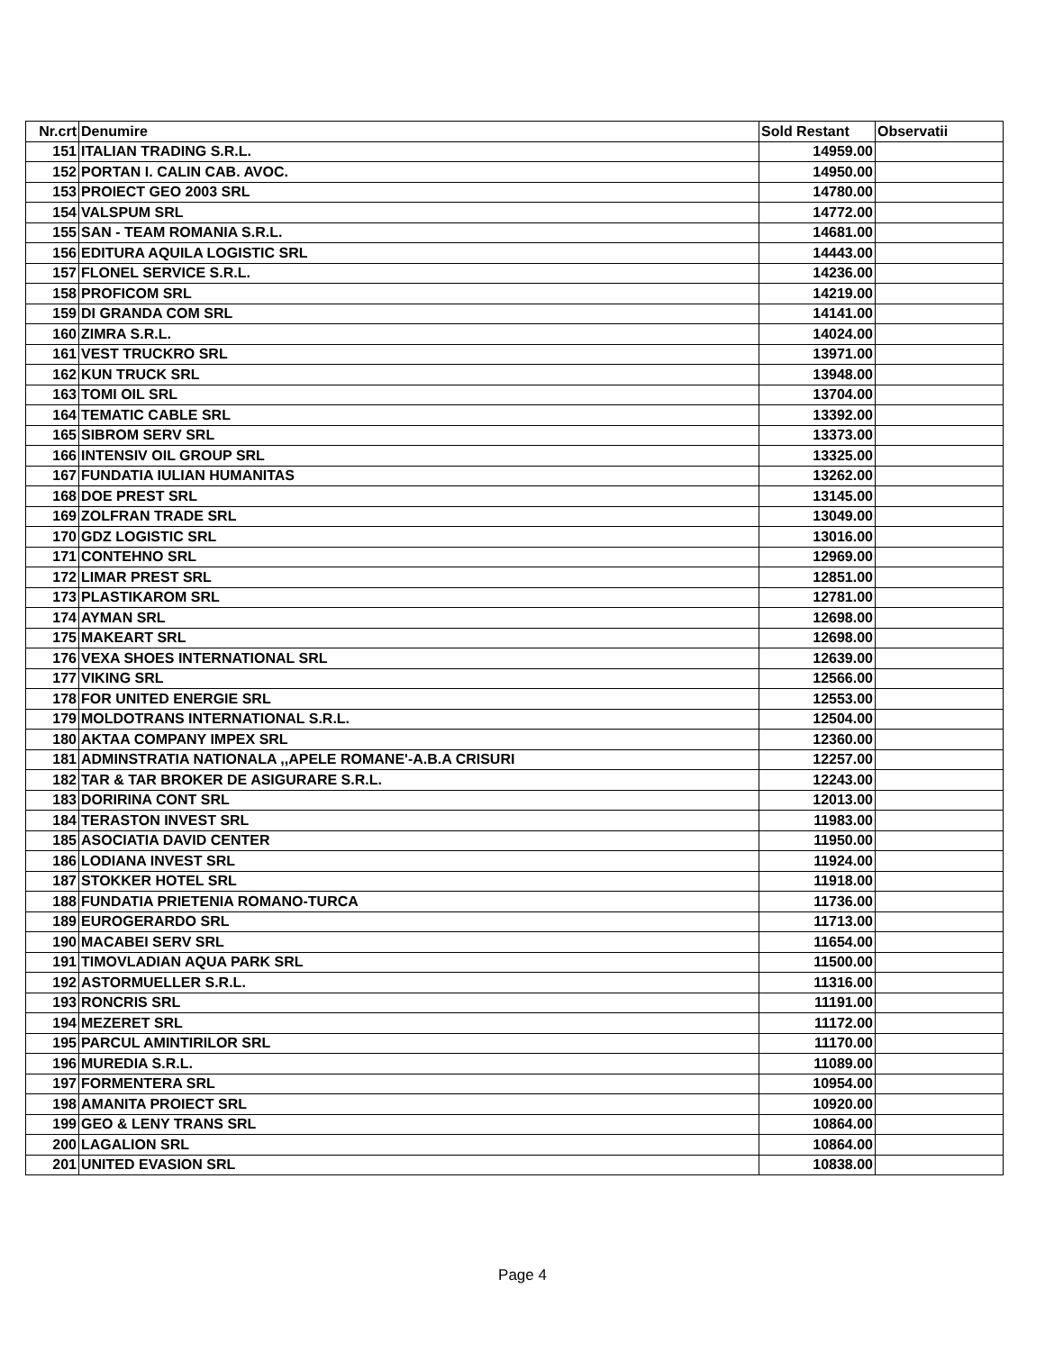| Nr.crt | Denumire | Sold Restant | Observatii |
| --- | --- | --- | --- |
| 151 | ITALIAN TRADING S.R.L. | 14959.00 | |
| 152 | PORTAN I. CALIN CAB. AVOC. | 14950.00 | |
| 153 | PROIECT GEO 2003 SRL | 14780.00 | |
| 154 | VALSPUM SRL | 14772.00 | |
| 155 | SAN - TEAM ROMANIA S.R.L. | 14681.00 | |
| 156 | EDITURA AQUILA LOGISTIC SRL | 14443.00 | |
| 157 | FLONEL SERVICE S.R.L. | 14236.00 | |
| 158 | PROFICOM SRL | 14219.00 | |
| 159 | DI GRANDA COM SRL | 14141.00 | |
| 160 | ZIMRA S.R.L. | 14024.00 | |
| 161 | VEST TRUCKRO SRL | 13971.00 | |
| 162 | KUN TRUCK SRL | 13948.00 | |
| 163 | TOMI OIL SRL | 13704.00 | |
| 164 | TEMATIC CABLE SRL | 13392.00 | |
| 165 | SIBROM SERV SRL | 13373.00 | |
| 166 | INTENSIV OIL GROUP SRL | 13325.00 | |
| 167 | FUNDATIA IULIAN HUMANITAS | 13262.00 | |
| 168 | DOE PREST SRL | 13145.00 | |
| 169 | ZOLFRAN TRADE SRL | 13049.00 | |
| 170 | GDZ LOGISTIC SRL | 13016.00 | |
| 171 | CONTEHNO SRL | 12969.00 | |
| 172 | LIMAR PREST SRL | 12851.00 | |
| 173 | PLASTIKAROM SRL | 12781.00 | |
| 174 | AYMAN SRL | 12698.00 | |
| 175 | MAKEART SRL | 12698.00 | |
| 176 | VEXA SHOES INTERNATIONAL SRL | 12639.00 | |
| 177 | VIKING SRL | 12566.00 | |
| 178 | FOR UNITED ENERGIE SRL | 12553.00 | |
| 179 | MOLDOTRANS INTERNATIONAL S.R.L. | 12504.00 | |
| 180 | AKTAA COMPANY IMPEX SRL | 12360.00 | |
| 181 | ADMINSTRATIA NATIONALA ,,APELE ROMANE'-A.B.A CRISURI | 12257.00 | |
| 182 | TAR & TAR BROKER DE ASIGURARE S.R.L. | 12243.00 | |
| 183 | DORIRINA CONT SRL | 12013.00 | |
| 184 | TERASTON INVEST SRL | 11983.00 | |
| 185 | ASOCIATIA DAVID CENTER | 11950.00 | |
| 186 | LODIANA INVEST SRL | 11924.00 | |
| 187 | STOKKER HOTEL SRL | 11918.00 | |
| 188 | FUNDATIA PRIETENIA ROMANO-TURCA | 11736.00 | |
| 189 | EUROGERARDO SRL | 11713.00 | |
| 190 | MACABEI SERV SRL | 11654.00 | |
| 191 | TIMOVLADIAN AQUA PARK SRL | 11500.00 | |
| 192 | ASTORMUELLER S.R.L. | 11316.00 | |
| 193 | RONCRIS SRL | 11191.00 | |
| 194 | MEZERET SRL | 11172.00 | |
| 195 | PARCUL AMINTIRILOR SRL | 11170.00 | |
| 196 | MUREDIA S.R.L. | 11089.00 | |
| 197 | FORMENTERA SRL | 10954.00 | |
| 198 | AMANITA PROIECT SRL | 10920.00 | |
| 199 | GEO & LENY TRANS SRL | 10864.00 | |
| 200 | LAGALION SRL | 10864.00 | |
| 201 | UNITED EVASION SRL | 10838.00 | |
Page 4